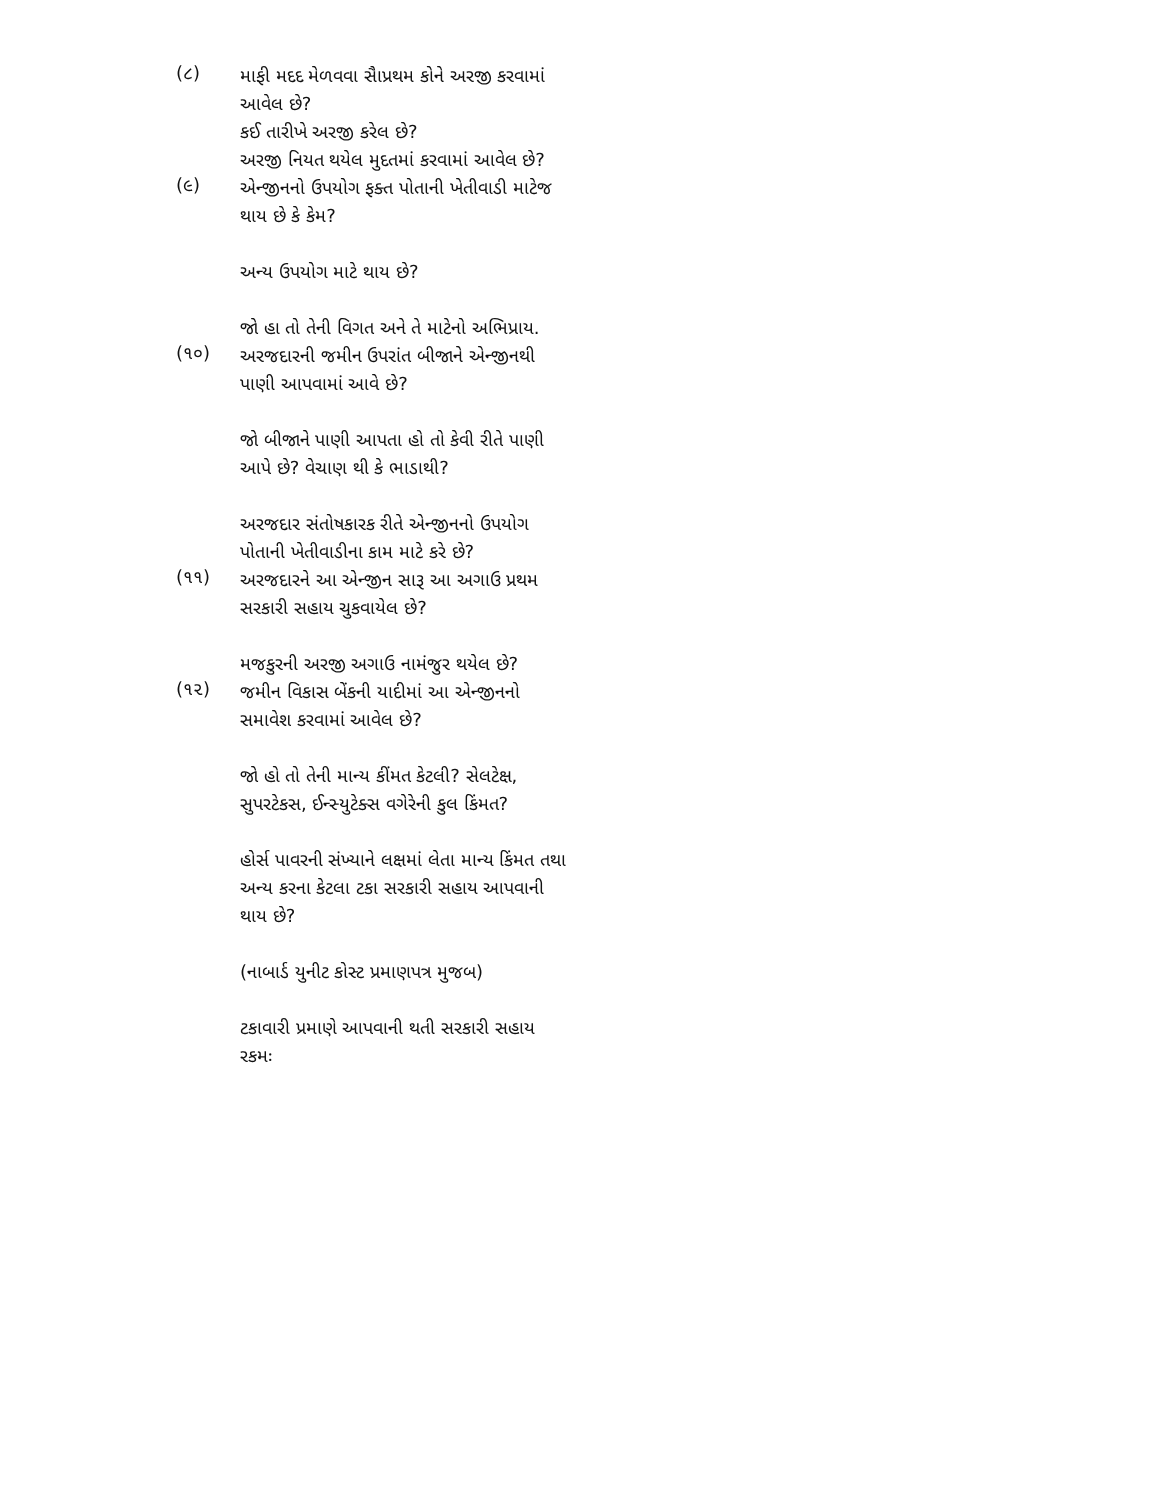(૮)
માફી મદદ મેળવવા સૈાપ્રથમ કોને અરજી કરવામાં આવેલ છે?
કઈ તારીખે અરજી કરેલ છે?
અરજી નિયત થયેલ મુદતમાં કરવામાં આવેલ છે?
(૯)
એન્જીનનો ઉપયોગ ફક્ત પોતાની ખેતીવાડી માટેજ થાય છે કે કેમ?
અન્ય ઉપયોગ માટે થાય છે?
જો હા તો તેની વિગત અને તે માટેનો અભિપ્રાય.
(૧૦)
અરજદારની જમીન ઉપરાંત બીજાને એન્જીનથી પાણી આપવામાં આવે છે?
જો બીજાને પાણી આપતા હો તો કેવી રીતે પાણી આપે છે? વેચાણ થી કે ભાડાથી?
અરજદાર સંતોષકારક રીતે એન્જીનનો ઉપયોગ પોતાની ખેતીવાડીના કામ માટે કરે છે?
(૧૧)
અરજદારને આ એન્જીન સારૂ આ અગાઉ પ્રથમ સરકારી સહાય ચુકવાયેલ છે?
મજકુરની અરજી અગાઉ નામંજુર થયેલ છે?
(૧૨)
જમીન વિકાસ બેંકની યાદીમાં આ એન્જીનનો સમાવેશ કરવામાં આવેલ છે?
જો હો તો તેની માન્ય કીંમત કેટલી? સેલટેક્ષ, સુપરટેકસ, ઈન્સ્યુટેક્સ વગેરેની કુલ કિંમત?
હોર્સ પાવરની સંખ્યાને લક્ષમાં લેતા માન્ય કિંમત તથા અન્ય કરના કેટલા ટકા સરકારી સહાય આપવાની થાય છે?
(નાબાર્ડ યુનીટ કોસ્ટ પ્રમાણપત્ર મુજબ)
ટકાવારી પ્રમાણે આપવાની થતી સરકારી સહાય રકમઃ